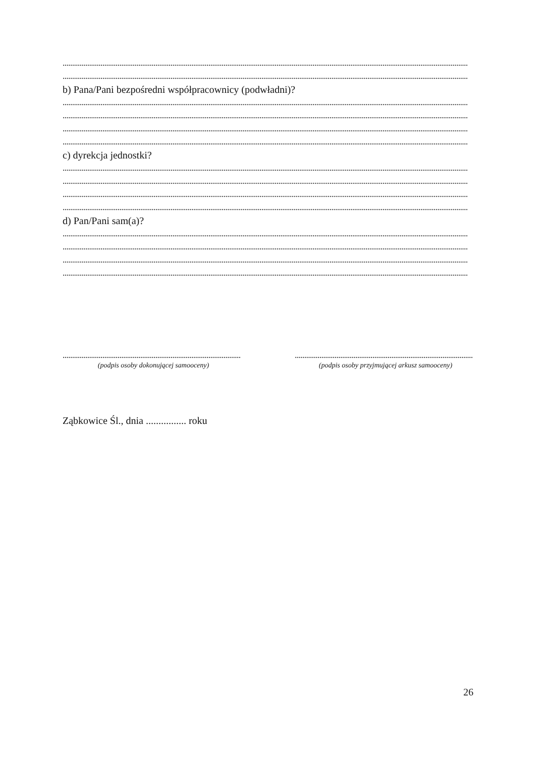......................................................................................................................................................................................................................
......................................................................................................................................................................................................................
b) Pana/Pani bezpośredni współpracownicy (podwładni)?
......................................................................................................................................................................................................................
......................................................................................................................................................................................................................
......................................................................................................................................................................................................................
......................................................................................................................................................................................................................
c) dyrekcja jednostki?
......................................................................................................................................................................................................................
......................................................................................................................................................................................................................
......................................................................................................................................................................................................................
......................................................................................................................................................................................................................
d) Pan/Pani sam(a)?
......................................................................................................................................................................................................................
......................................................................................................................................................................................................................
......................................................................................................................................................................................................................
......................................................................................................................................................................................................................
..............................................................................................
(podpis osoby dokonującej samooceny)
..............................................................................................
(podpis osoby przyjmującej arkusz samooceny)
Ząbkowice Śl., dnia ................ roku
26